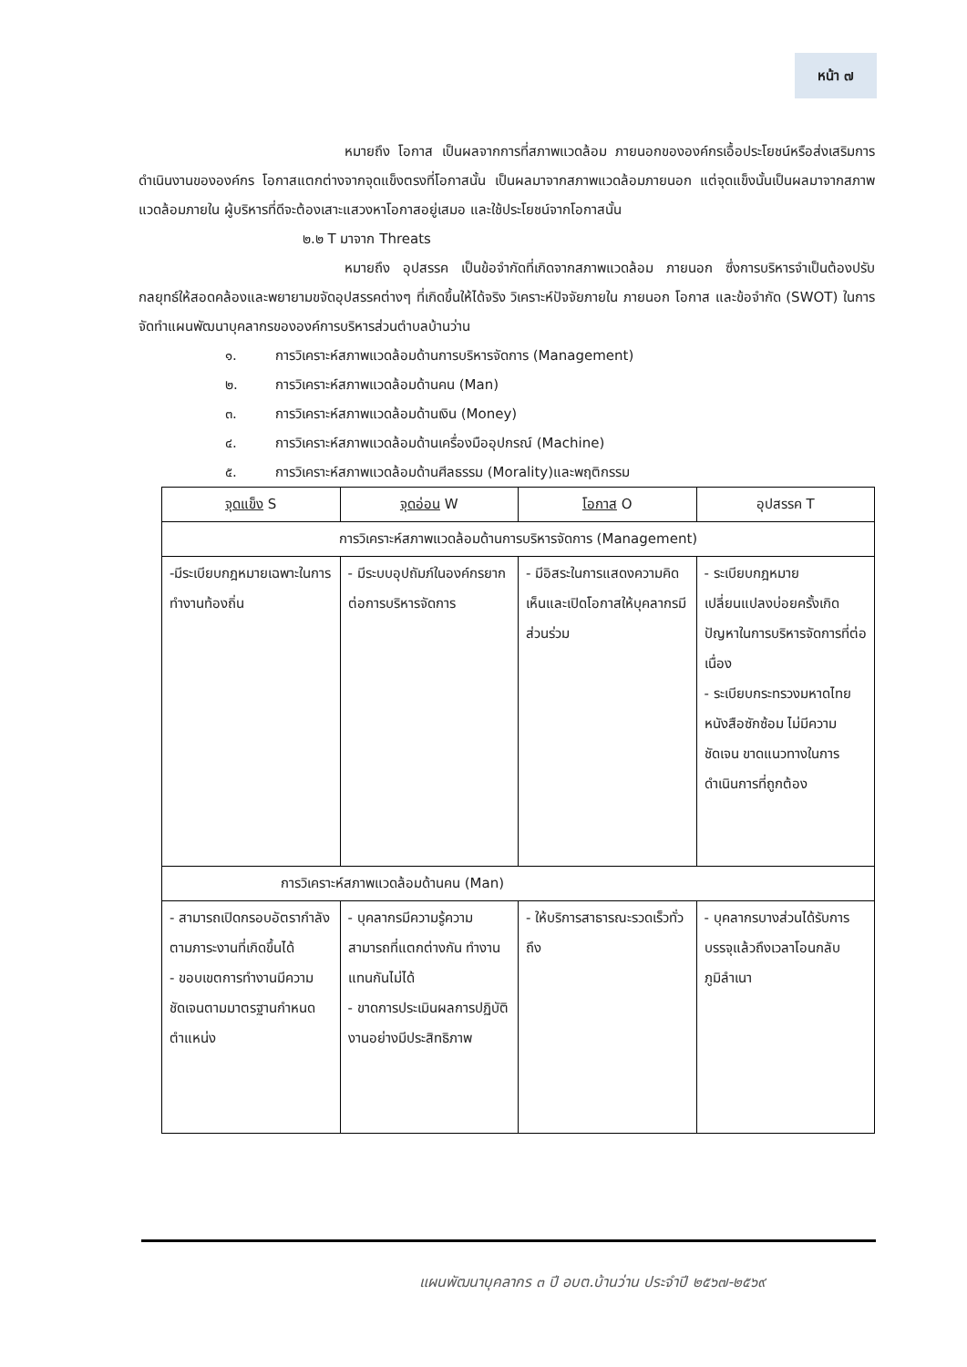หน้า ๗
หมายถึง โอกาส เป็นผลจากการที่สภาพแวดล้อม ภายนอกขององค์กรเอื้อประโยชน์หรือส่งเสริมการดำเนินงานขององค์กร โอกาสแตกต่างจากจุดแข็งตรงที่โอกาสนั้น เป็นผลมาจากสภาพแวดล้อมภายนอก แต่จุดแข็งนั้นเป็นผลมาจากสภาพแวดล้อมภายใน ผู้บริหารที่ดีจะต้องเสาะแสวงหาโอกาสอยู่เสมอ และใช้ประโยชน์จากโอกาสนั้น
๒.๒ T มาจาก Threats
หมายถึง อุปสรรค เป็นข้อจำกัดที่เกิดจากสภาพแวดล้อม ภายนอก ซึ่งการบริหารจำเป็นต้องปรับกลยุทธ์ให้สอดคล้องและพยายามขจัดอุปสรรคต่างๆ ที่เกิดขึ้นให้ได้จริง วิเคราะห์ปัจจัยภายใน ภายนอก โอกาส และข้อจำกัด (SWOT) ในการจัดทำแผนพัฒนาบุคลากรขององค์การบริหารส่วนตำบลบ้านว่าน
๑. การวิเคราะห์สภาพแวดล้อมด้านการบริหารจัดการ (Management)
๒. การวิเคราะห์สภาพแวดล้อมด้านคน (Man)
๓. การวิเคราะห์สภาพแวดล้อมด้านเงิน (Money)
๔. การวิเคราะห์สภาพแวดล้อมด้านเครื่องมืออุปกรณ์ (Machine)
๕. การวิเคราะห์สภาพแวดล้อมด้านศีลธรรม (Morality)และพฤติกรรม
| จุดแข็ง S | จุดอ่อน W | โอกาส O | อุปสรรค T |
| การวิเคราะห์สภาพแวดล้อมด้านการบริหารจัดการ (Management) | | | |
| -มีระเบียบกฎหมายเฉพาะในการทำงานท้องถิ่น | - มีระบบอุปถัมภ์ในองค์กรยากต่อการบริหารจัดการ | - มีอิสระในการแสดงความคิดเห็นและเปิดโอกาสให้บุคลากรมีส่วนร่วม | - ระเบียบกฎหมายเปลี่ยนแปลงบ่อยครั้งเกิดปัญหาในการบริหารจัดการที่ต่อเนื่อง - ระเบียบกระทรวงมหาดไทยหนังสือซักซ้อม ไม่มีความชัดเจน ขาดแนวทางในการดำเนินการที่ถูกต้อง |
| การวิเคราะห์สภาพแวดล้อมด้านคน (Man) | | | |
| - สามารถเปิดกรอบอัตรากำลังตามภาระงานที่เกิดขึ้นได้ - ขอบเขตการทำงานมีความชัดเจนตามมาตรฐานกำหนดตำแหน่ง | - บุคลากรมีความรู้ความสามารถที่แตกต่างกัน ทำงานแทนกันไม่ได้ - ขาดการประเมินผลการปฏิบัติงานอย่างมีประสิทธิภาพ | - ให้บริการสาธารณะรวดเร็วทั่วถึง | - บุคลากรบางส่วนได้รับการบรรจุแล้วถึงเวลาโอนกลับภูมิลำเนา |
แผนพัฒนาบุคลากร ๓ ปี อบต.บ้านว่าน ประจำปี ๒๕๖๗-๒๕๖๙